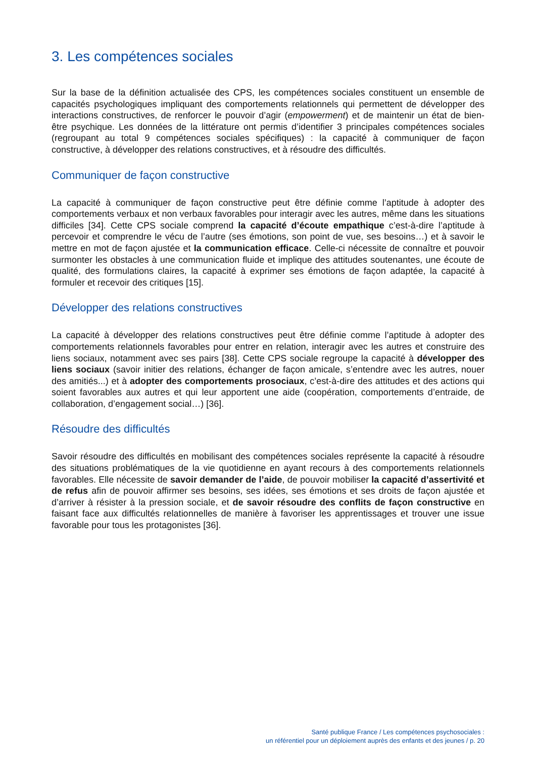3. Les compétences sociales
Sur la base de la définition actualisée des CPS, les compétences sociales constituent un ensemble de capacités psychologiques impliquant des comportements relationnels qui permettent de développer des interactions constructives, de renforcer le pouvoir d’agir (empowerment) et de maintenir un état de bien-être psychique. Les données de la littérature ont permis d’identifier 3 principales compétences sociales (regroupant au total 9 compétences sociales spécifiques) : la capacité à communiquer de façon constructive, à développer des relations constructives, et à résoudre des difficultés.
Communiquer de façon constructive
La capacité à communiquer de façon constructive peut être définie comme l’aptitude à adopter des comportements verbaux et non verbaux favorables pour interagir avec les autres, même dans les situations difficiles [34]. Cette CPS sociale comprend la capacité d’écoute empathique c’est-à-dire l’aptitude à percevoir et comprendre le vécu de l’autre (ses émotions, son point de vue, ses besoins…) et à savoir le mettre en mot de façon ajustée et la communication efficace. Celle-ci nécessite de connaître et pouvoir surmonter les obstacles à une communication fluide et implique des attitudes soutenantes, une écoute de qualité, des formulations claires, la capacité à exprimer ses émotions de façon adaptée, la capacité à formuler et recevoir des critiques [15].
Développer des relations constructives
La capacité à développer des relations constructives peut être définie comme l’aptitude à adopter des comportements relationnels favorables pour entrer en relation, interagir avec les autres et construire des liens sociaux, notamment avec ses pairs [38]. Cette CPS sociale regroupe la capacité à développer des liens sociaux (savoir initier des relations, échanger de façon amicale, s’entendre avec les autres, nouer des amitiés...) et à adopter des comportements prosociaux, c’est-à-dire des attitudes et des actions qui soient favorables aux autres et qui leur apportent une aide (coopération, comportements d’entraide, de collaboration, d’engagement social…) [36].
Résoudre des difficultés
Savoir résoudre des difficultés en mobilisant des compétences sociales représente la capacité à résoudre des situations problématiques de la vie quotidienne en ayant recours à des comportements relationnels favorables. Elle nécessite de savoir demander de l’aide, de pouvoir mobiliser la capacité d’assertivité et de refus afin de pouvoir affirmer ses besoins, ses idées, ses émotions et ses droits de façon ajustée et d’arriver à résister à la pression sociale, et de savoir résoudre des conflits de façon constructive en faisant face aux difficultés relationnelles de manière à favoriser les apprentissages et trouver une issue favorable pour tous les protagonistes [36].
Santé publique France / Les compétences psychosociales :
un référentiel pour un déploiement auprès des enfants et des jeunes / p. 20